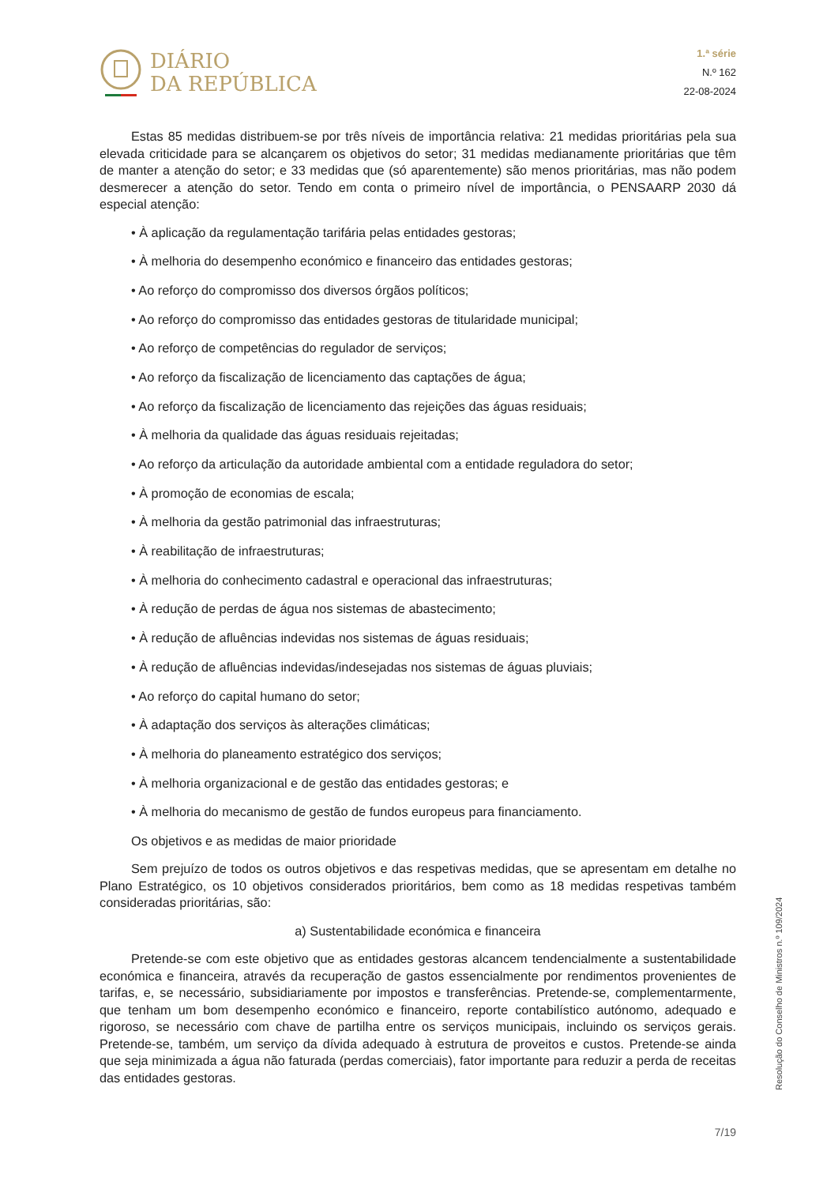DIÁRIO
DA REPÚBLICA
1.ª série
N.º 162
22-08-2024
Estas 85 medidas distribuem-se por três níveis de importância relativa: 21 medidas prioritárias pela sua elevada criticidade para se alcançarem os objetivos do setor; 31 medidas medianamente prioritárias que têm de manter a atenção do setor; e 33 medidas que (só aparentemente) são menos prioritárias, mas não podem desmerecer a atenção do setor. Tendo em conta o primeiro nível de importância, o PENSAARP 2030 dá especial atenção:
• À aplicação da regulamentação tarifária pelas entidades gestoras;
• À melhoria do desempenho económico e financeiro das entidades gestoras;
• Ao reforço do compromisso dos diversos órgãos políticos;
• Ao reforço do compromisso das entidades gestoras de titularidade municipal;
• Ao reforço de competências do regulador de serviços;
• Ao reforço da fiscalização de licenciamento das captações de água;
• Ao reforço da fiscalização de licenciamento das rejeições das águas residuais;
• À melhoria da qualidade das águas residuais rejeitadas;
• Ao reforço da articulação da autoridade ambiental com a entidade reguladora do setor;
• À promoção de economias de escala;
• À melhoria da gestão patrimonial das infraestruturas;
• À reabilitação de infraestruturas;
• À melhoria do conhecimento cadastral e operacional das infraestruturas;
• À redução de perdas de água nos sistemas de abastecimento;
• À redução de afluências indevidas nos sistemas de águas residuais;
• À redução de afluências indevidas/indesejadas nos sistemas de águas pluviais;
• Ao reforço do capital humano do setor;
• À adaptação dos serviços às alterações climáticas;
• À melhoria do planeamento estratégico dos serviços;
• À melhoria organizacional e de gestão das entidades gestoras; e
• À melhoria do mecanismo de gestão de fundos europeus para financiamento.
Os objetivos e as medidas de maior prioridade
Sem prejuízo de todos os outros objetivos e das respetivas medidas, que se apresentam em detalhe no Plano Estratégico, os 10 objetivos considerados prioritários, bem como as 18 medidas respetivas também consideradas prioritárias, são:
a) Sustentabilidade económica e financeira
Pretende-se com este objetivo que as entidades gestoras alcancem tendencialmente a sustentabilidade económica e financeira, através da recuperação de gastos essencialmente por rendimentos provenientes de tarifas, e, se necessário, subsidiariamente por impostos e transferências. Pretende-se, complementarmente, que tenham um bom desempenho económico e financeiro, reporte contabilístico autónomo, adequado e rigoroso, se necessário com chave de partilha entre os serviços municipais, incluindo os serviços gerais. Pretende-se, também, um serviço da dívida adequado à estrutura de proveitos e custos. Pretende-se ainda que seja minimizada a água não faturada (perdas comerciais), fator importante para reduzir a perda de receitas das entidades gestoras.
Resolução do Conselho de Ministros n.º 109/2024
7/19